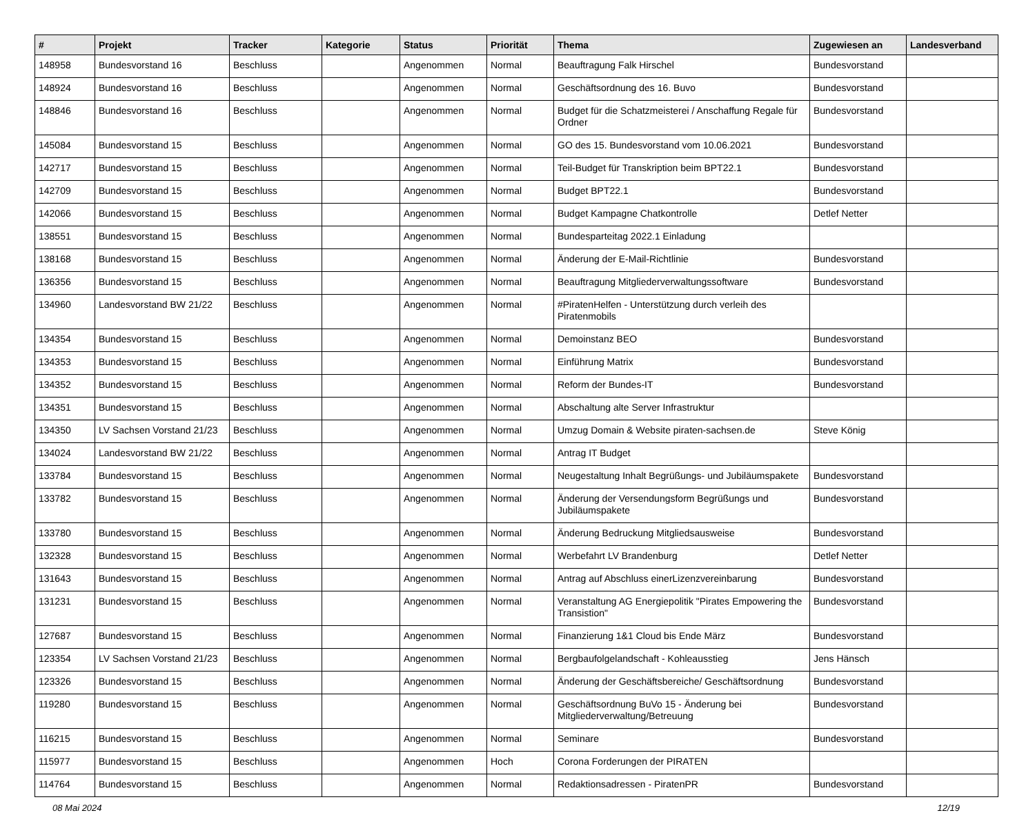| # | Projekt | Tracker | Kategorie | Status | Priorität | Thema | Zugewiesen an | Landesverband |
| --- | --- | --- | --- | --- | --- | --- | --- | --- |
| 148958 | Bundesvorstand 16 | Beschluss | | Angenommen | Normal | Beauftragung Falk Hirschel | Bundesvorstand | |
| 148924 | Bundesvorstand 16 | Beschluss | | Angenommen | Normal | Geschäftsordnung des 16. Buvo | Bundesvorstand | |
| 148846 | Bundesvorstand 16 | Beschluss | | Angenommen | Normal | Budget für die Schatzmeisterei / Anschaffung Regale für Ordner | Bundesvorstand | |
| 145084 | Bundesvorstand 15 | Beschluss | | Angenommen | Normal | GO des 15. Bundesvorstand vom 10.06.2021 | Bundesvorstand | |
| 142717 | Bundesvorstand 15 | Beschluss | | Angenommen | Normal | Teil-Budget für Transkription beim BPT22.1 | Bundesvorstand | |
| 142709 | Bundesvorstand 15 | Beschluss | | Angenommen | Normal | Budget BPT22.1 | Bundesvorstand | |
| 142066 | Bundesvorstand 15 | Beschluss | | Angenommen | Normal | Budget Kampagne Chatkontrolle | Detlef Netter | |
| 138551 | Bundesvorstand 15 | Beschluss | | Angenommen | Normal | Bundesparteitag 2022.1 Einladung | | |
| 138168 | Bundesvorstand 15 | Beschluss | | Angenommen | Normal | Änderung der E-Mail-Richtlinie | Bundesvorstand | |
| 136356 | Bundesvorstand 15 | Beschluss | | Angenommen | Normal | Beauftragung Mitgliederverwaltungssoftware | Bundesvorstand | |
| 134960 | Landesvorstand BW 21/22 | Beschluss | | Angenommen | Normal | #PiratenHelfen - Unterstützung durch verleih des Piratenmobils | | |
| 134354 | Bundesvorstand 15 | Beschluss | | Angenommen | Normal | Demoinstanz BEO | Bundesvorstand | |
| 134353 | Bundesvorstand 15 | Beschluss | | Angenommen | Normal | Einführung Matrix | Bundesvorstand | |
| 134352 | Bundesvorstand 15 | Beschluss | | Angenommen | Normal | Reform der Bundes-IT | Bundesvorstand | |
| 134351 | Bundesvorstand 15 | Beschluss | | Angenommen | Normal | Abschaltung alte Server Infrastruktur | | |
| 134350 | LV Sachsen Vorstand 21/23 | Beschluss | | Angenommen | Normal | Umzug Domain & Website piraten-sachsen.de | Steve König | |
| 134024 | Landesvorstand BW 21/22 | Beschluss | | Angenommen | Normal | Antrag IT Budget | | |
| 133784 | Bundesvorstand 15 | Beschluss | | Angenommen | Normal | Neugestaltung Inhalt Begrüßungs- und Jubiläumspakete | Bundesvorstand | |
| 133782 | Bundesvorstand 15 | Beschluss | | Angenommen | Normal | Änderung der Versendungsform Begrüßungs und Jubiläumspakete | Bundesvorstand | |
| 133780 | Bundesvorstand 15 | Beschluss | | Angenommen | Normal | Änderung Bedruckung Mitgliedsausweise | Bundesvorstand | |
| 132328 | Bundesvorstand 15 | Beschluss | | Angenommen | Normal | Werbefahrt LV Brandenburg | Detlef Netter | |
| 131643 | Bundesvorstand 15 | Beschluss | | Angenommen | Normal | Antrag auf Abschluss einerLizenzvereinbarung | Bundesvorstand | |
| 131231 | Bundesvorstand 15 | Beschluss | | Angenommen | Normal | Veranstaltung AG Energiepolitik "Pirates Empowering the Transistion" | Bundesvorstand | |
| 127687 | Bundesvorstand 15 | Beschluss | | Angenommen | Normal | Finanzierung 1&1 Cloud bis Ende März | Bundesvorstand | |
| 123354 | LV Sachsen Vorstand 21/23 | Beschluss | | Angenommen | Normal | Bergbaufolgelandschaft - Kohleausstieg | Jens Hänsch | |
| 123326 | Bundesvorstand 15 | Beschluss | | Angenommen | Normal | Änderung der Geschäftsbereiche/ Geschäftsordnung | Bundesvorstand | |
| 119280 | Bundesvorstand 15 | Beschluss | | Angenommen | Normal | Geschäftsordnung BuVo 15 - Änderung bei Mitgliederverwaltung/Betreuung | Bundesvorstand | |
| 116215 | Bundesvorstand 15 | Beschluss | | Angenommen | Normal | Seminare | Bundesvorstand | |
| 115977 | Bundesvorstand 15 | Beschluss | | Angenommen | Hoch | Corona Forderungen der PIRATEN | | |
| 114764 | Bundesvorstand 15 | Beschluss | | Angenommen | Normal | Redaktionsadressen - PiratenPR | Bundesvorstand | |
08 Mai 2024 12/19